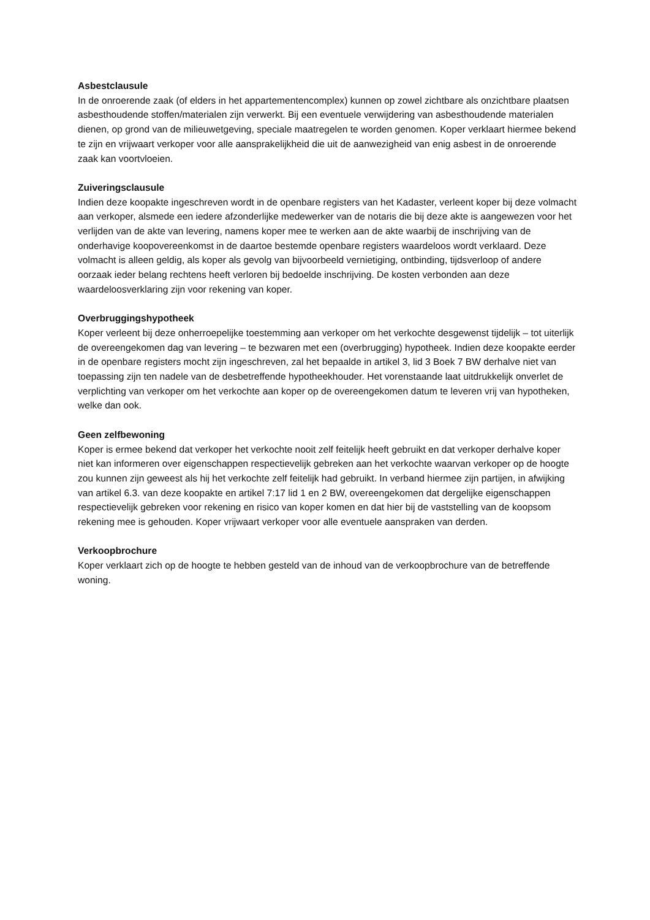Asbestclausule
In de onroerende zaak (of elders in het appartementencomplex) kunnen op zowel zichtbare als onzichtbare plaatsen asbesthoudende stoffen/materialen zijn verwerkt. Bij een eventuele verwijdering van asbesthoudende materialen dienen, op grond van de milieuwetgeving, speciale maatregelen te worden genomen. Koper verklaart hiermee bekend te zijn en vrijwaart verkoper voor alle aansprakelijkheid die uit de aanwezigheid van enig asbest in de onroerende zaak kan voortvloeien.
Zuiveringsclausule
Indien deze koopakte ingeschreven wordt in de openbare registers van het Kadaster, verleent koper bij deze volmacht aan verkoper, alsmede een iedere afzonderlijke medewerker van de notaris die bij deze akte is aangewezen voor het verlijden van de akte van levering, namens koper mee te werken aan de akte waarbij de inschrijving van de onderhavige koopovereenkomst in de daartoe bestemde openbare registers waardeloos wordt verklaard. Deze volmacht is alleen geldig, als koper als gevolg van bijvoorbeeld vernietiging, ontbinding, tijdsverloop of andere oorzaak ieder belang rechtens heeft verloren bij bedoelde inschrijving. De kosten verbonden aan deze waardeloosverklaring zijn voor rekening van koper.
Overbruggingshypotheek
Koper verleent bij deze onherroepelijke toestemming aan verkoper om het verkochte desgewenst tijdelijk – tot uiterlijk de overeengekomen dag van levering – te bezwaren met een (overbrugging) hypotheek. Indien deze koopakte eerder in de openbare registers mocht zijn ingeschreven, zal het bepaalde in artikel 3, lid 3 Boek 7 BW derhalve niet van toepassing zijn ten nadele van de desbetreffende hypotheekhouder. Het vorenstaande laat uitdrukkelijk onverlet de verplichting van verkoper om het verkochte aan koper op de overeengekomen datum te leveren vrij van hypotheken, welke dan ook.
Geen zelfbewoning
Koper is ermee bekend dat verkoper het verkochte nooit zelf feitelijk heeft gebruikt en dat verkoper derhalve koper niet kan informeren over eigenschappen respectievelijk gebreken aan het verkochte waarvan verkoper op de hoogte zou kunnen zijn geweest als hij het verkochte zelf feitelijk had gebruikt. In verband hiermee zijn partijen, in afwijking van artikel 6.3. van deze koopakte en artikel 7:17 lid 1 en 2 BW, overeengekomen dat dergelijke eigenschappen respectievelijk gebreken voor rekening en risico van koper komen en dat hier bij de vaststelling van de koopsom rekening mee is gehouden. Koper vrijwaart verkoper voor alle eventuele aanspraken van derden.
Verkoopbrochure
Koper verklaart zich op de hoogte te hebben gesteld van de inhoud van de verkoopbrochure van de betreffende woning.